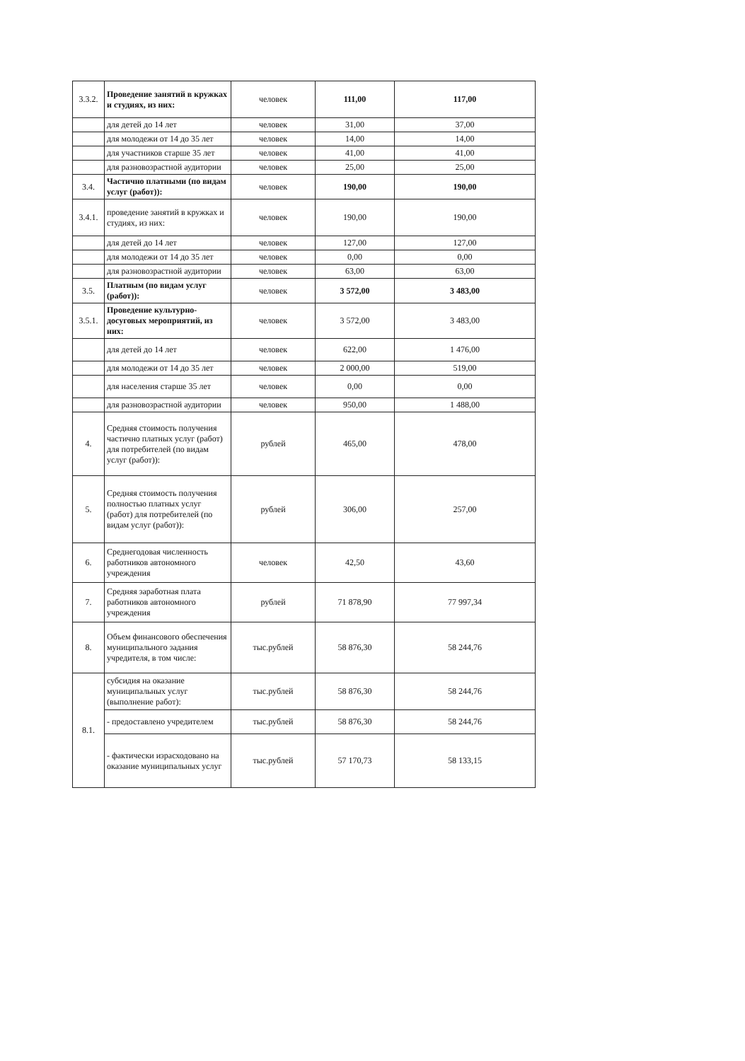| 3.3.2. | Проведение занятий в кружках и студиях, из них: | человек | 111,00 | 117,00 |
| | для детей до 14 лет | человек | 31,00 | 37,00 |
| | для молодежи от 14 до 35 лет | человек | 14,00 | 14,00 |
| | для участников старше 35 лет | человек | 41,00 | 41,00 |
| | для разновозрастной аудитории | человек | 25,00 | 25,00 |
| 3.4. | Частично платными (по видам услуг (работ)): | человек | 190,00 | 190,00 |
| 3.4.1. | проведение занятий в кружках и студиях, из них: | человек | 190,00 | 190,00 |
| | для детей до 14 лет | человек | 127,00 | 127,00 |
| | для молодежи от 14 до 35 лет | человек | 0,00 | 0,00 |
| | для разновозрастной аудитории | человек | 63,00 | 63,00 |
| 3.5. | Платным (по видам услуг (работ)): | человек | 3 572,00 | 3 483,00 |
| 3.5.1. | Проведение культурно-досуговых мероприятий, из них: | человек | 3 572,00 | 3 483,00 |
| | для детей до 14 лет | человек | 622,00 | 1 476,00 |
| | для молодежи от 14 до 35 лет | человек | 2 000,00 | 519,00 |
| | для населения старше 35 лет | человек | 0,00 | 0,00 |
| | для разновозрастной аудитории | человек | 950,00 | 1 488,00 |
| 4. | Средняя стоимость получения частично платных услуг (работ) для потребителей (по видам услуг (работ)): | рублей | 465,00 | 478,00 |
| 5. | Средняя стоимость получения полностью платных услуг (работ) для потребителей (по видам услуг (работ)): | рублей | 306,00 | 257,00 |
| 6. | Среднегодовая численность работников автономного учреждения | человек | 42,50 | 43,60 |
| 7. | Средняя заработная плата работников автономного учреждения | рублей | 71 878,90 | 77 997,34 |
| 8. | Объем финансового обеспечения муниципального задания учредителя, в том числе: | тыс.рублей | 58 876,30 | 58 244,76 |
| 8.1. | субсидия на оказание муниципальных услуг (выполнение работ): | тыс.рублей | 58 876,30 | 58 244,76 |
| | - предоставлено учредителем | тыс.рублей | 58 876,30 | 58 244,76 |
| | - фактически израсходовано на оказание муниципальных услуг | тыс.рублей | 57 170,73 | 58 133,15 |